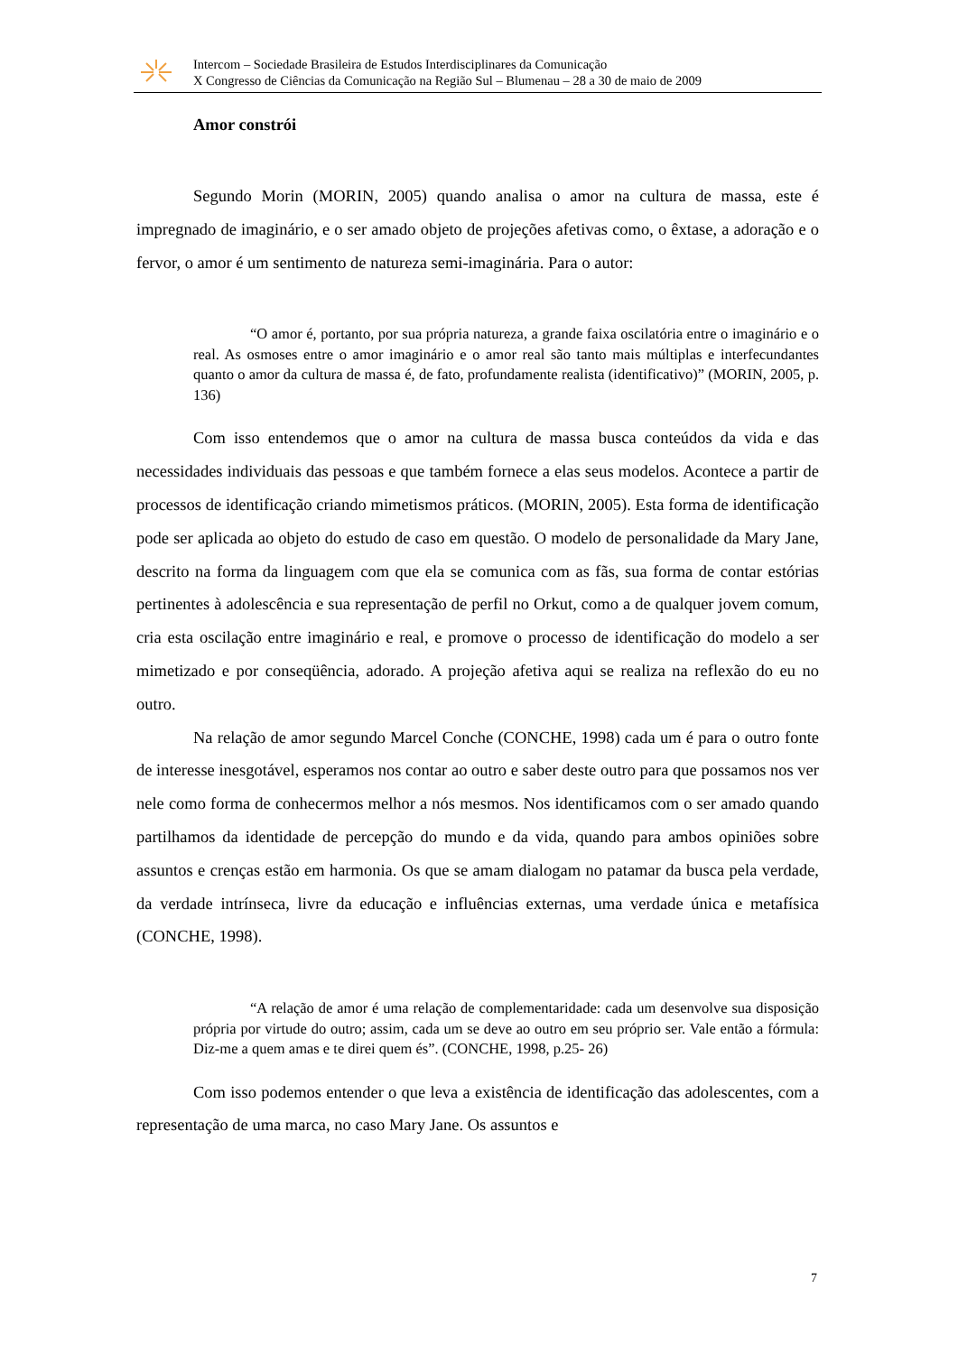Intercom – Sociedade Brasileira de Estudos Interdisciplinares da Comunicação
X Congresso de Ciências da Comunicação na Região Sul – Blumenau – 28 a 30 de maio de 2009
Amor constrói
Segundo Morin (MORIN, 2005) quando analisa o amor na cultura de massa, este é impregnado de imaginário, e o ser amado objeto de projeções afetivas como, o êxtase, a adoração e o fervor, o amor é um sentimento de natureza semi-imaginária. Para o autor:
“O amor é, portanto, por sua própria natureza, a grande faixa oscilatória entre o imaginário e o real. As osmoses entre o amor imaginário e o amor real são tanto mais múltiplas e interfecundantes quanto o amor da cultura de massa é, de fato, profundamente realista (identificativo)” (MORIN, 2005, p. 136)
Com isso entendemos que o amor na cultura de massa busca conteúdos da vida e das necessidades individuais das pessoas e que também fornece a elas seus modelos. Acontece a partir de processos de identificação criando mimetismos práticos. (MORIN, 2005). Esta forma de identificação pode ser aplicada ao objeto do estudo de caso em questão. O modelo de personalidade da Mary Jane, descrito na forma da linguagem com que ela se comunica com as fãs, sua forma de contar estórias pertinentes à adolescência e sua representação de perfil no Orkut, como a de qualquer jovem comum, cria esta oscilação entre imaginário e real, e promove o processo de identificação do modelo a ser mimetizado e por conseqüência, adorado. A projeção afetiva aqui se realiza na reflexão do eu no outro.
Na relação de amor segundo Marcel Conche (CONCHE, 1998) cada um é para o outro fonte de interesse inesgotável, esperamos nos contar ao outro e saber deste outro para que possamos nos ver nele como forma de conhecermos melhor a nós mesmos. Nos identificamos com o ser amado quando partilhamos da identidade de percepção do mundo e da vida, quando para ambos opiniões sobre assuntos e crenças estão em harmonia. Os que se amam dialogam no patamar da busca pela verdade, da verdade intrínseca, livre da educação e influências externas, uma verdade única e metafísica (CONCHE, 1998).
“A relação de amor é uma relação de complementaridade: cada um desenvolve sua disposição própria por virtude do outro; assim, cada um se deve ao outro em seu próprio ser. Vale então a fórmula: Diz-me a quem amas e te direi quem és”. (CONCHE, 1998, p.25- 26)
Com isso podemos entender o que leva a existência de identificação das adolescentes, com a representação de uma marca, no caso Mary Jane. Os assuntos e
7